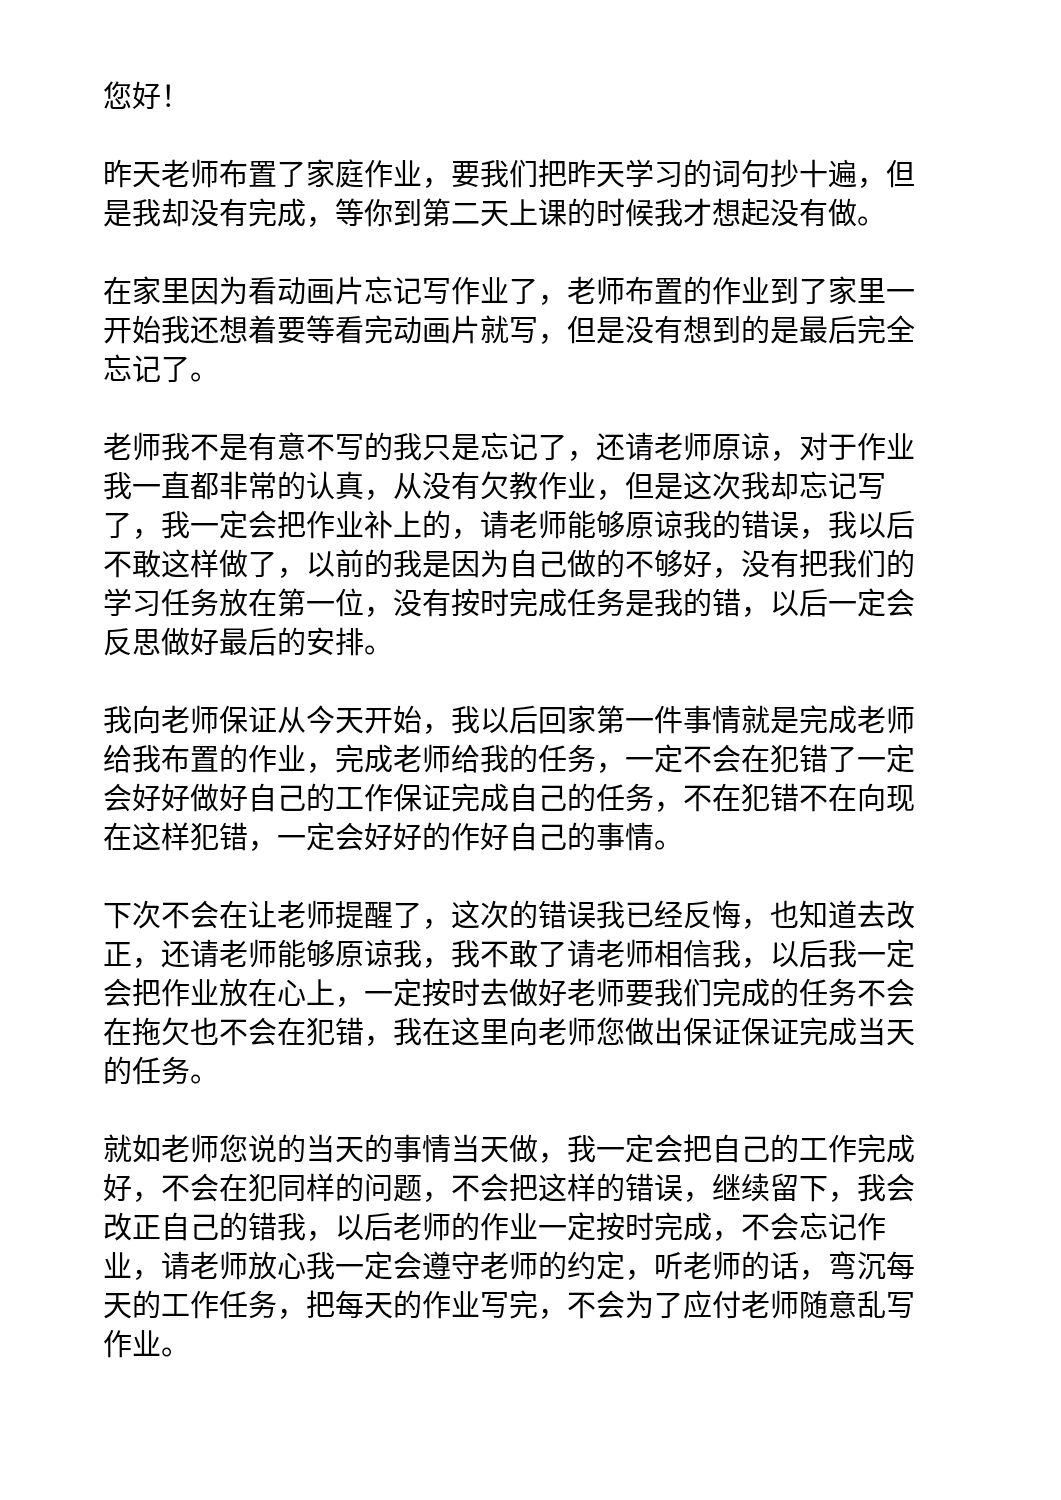您好！
昨天老师布置了家庭作业，要我们把昨天学习的词句抄十遍，但是我却没有完成，等你到第二天上课的时候我才想起没有做。
在家里因为看动画片忘记写作业了，老师布置的作业到了家里一开始我还想着要等看完动画片就写，但是没有想到的是最后完全忘记了。
老师我不是有意不写的我只是忘记了，还请老师原谅，对于作业我一直都非常的认真，从没有欠教作业，但是这次我却忘记写了，我一定会把作业补上的，请老师能够原谅我的错误，我以后不敢这样做了，以前的我是因为自己做的不够好，没有把我们的学习任务放在第一位，没有按时完成任务是我的错，以后一定会反思做好最后的安排。
我向老师保证从今天开始，我以后回家第一件事情就是完成老师给我布置的作业，完成老师给我的任务，一定不会在犯错了一定会好好做好自己的工作保证完成自己的任务，不在犯错不在向现在这样犯错，一定会好好的作好自己的事情。
下次不会在让老师提醒了，这次的错误我已经反悔，也知道去改正，还请老师能够原谅我，我不敢了请老师相信我，以后我一定会把作业放在心上，一定按时去做好老师要我们完成的任务不会在拖欠也不会在犯错，我在这里向老师您做出保证保证完成当天的任务。
就如老师您说的当天的事情当天做，我一定会把自己的工作完成好，不会在犯同样的问题，不会把这样的错误，继续留下，我会改正自己的错我，以后老师的作业一定按时完成，不会忘记作业，请老师放心我一定会遵守老师的约定，听老师的话，弯沉每天的工作任务，把每天的作业写完，不会为了应付老师随意乱写作业。